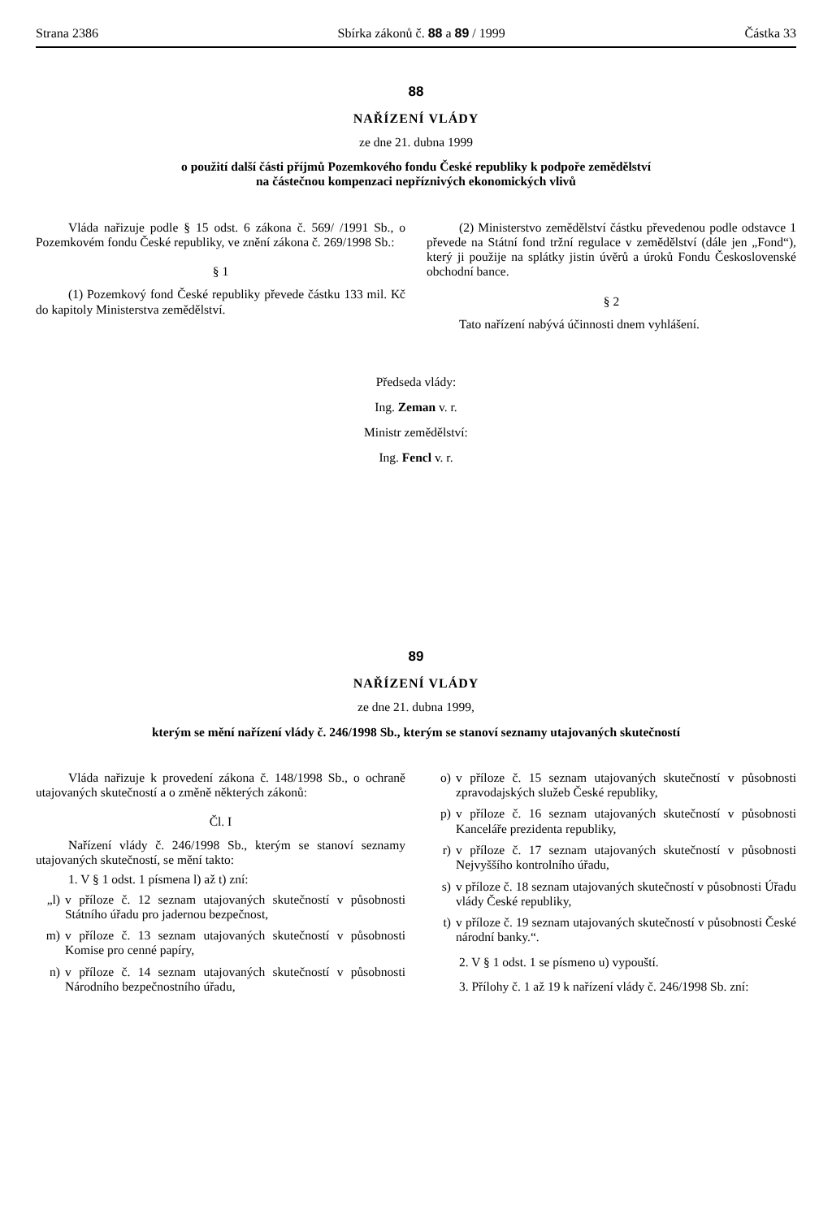Strana 2386 Sbírka zákonů č. 88 a 89 / 1999 Částka 33
88
NAŘÍZENÍ VLÁDY
ze dne 21. dubna 1999
o použití další části příjmů Pozemkového fondu České republiky k podpoře zemědělství
na částečnou kompenzaci nepříznivých ekonomických vlivů
Vláda nařizuje podle § 15 odst. 6 zákona č. 569/ /1991 Sb., o Pozemkovém fondu České republiky, ve znění zákona č. 269/1998 Sb.:
§ 1
(1) Pozemkový fond České republiky převede částku 133 mil. Kč do kapitoly Ministerstva zemědělství.
(2) Ministerstvo zemědělství částku převedenou podle odstavce 1 převede na Státní fond tržní regulace v zemědělství (dále jen „Fond“), který ji použije na splátky jistin úvěrů a úroků Fondu Československé obchodní bance.
§ 2
Tato nařízení nabývá účinnosti dnem vyhlášení.
Předseda vlády:
Ing. Zeman v. r.
Ministr zemědělství:
Ing. Fencl v. r.
89
NAŘÍZENÍ VLÁDY
ze dne 21. dubna 1999,
kterým se mění nařízení vlády č. 246/1998 Sb., kterým se stanoví seznamy utajovaných skutečností
Vláda nařizuje k provedení zákona č. 148/1998 Sb., o ochraně utajovaných skutečností a o změně některých zákonů:
Čl. I
Nařízení vlády č. 246/1998 Sb., kterým se stanoví seznamy utajovaných skutečností, se mění takto:
1. V § 1 odst. 1 písmena l) až t) zní:
„l) v příloze č. 12 seznam utajovaných skutečností v působnosti Státního úřadu pro jadernou bezpečnost,
m) v příloze č. 13 seznam utajovaných skutečností v působnosti Komise pro cenné papíry,
n) v příloze č. 14 seznam utajovaných skutečností v působnosti Národního bezpečnostního úřadu,
o) v příloze č. 15 seznam utajovaných skutečností v působnosti zpravodajských služeb České republiky,
p) v příloze č. 16 seznam utajovaných skutečností v působnosti Kanceláře prezidenta republiky,
r) v příloze č. 17 seznam utajovaných skutečností v působnosti Nejvyššího kontrolního úřadu,
s) v příloze č. 18 seznam utajovaných skutečností v působnosti Úřadu vlády České republiky,
t) v příloze č. 19 seznam utajovaných skutečností v působnosti České národní banky.“.
2. V § 1 odst. 1 se písmeno u) vypouští.
3. Přílohy č. 1 až 19 k nařízení vlády č. 246/1998 Sb. zní: